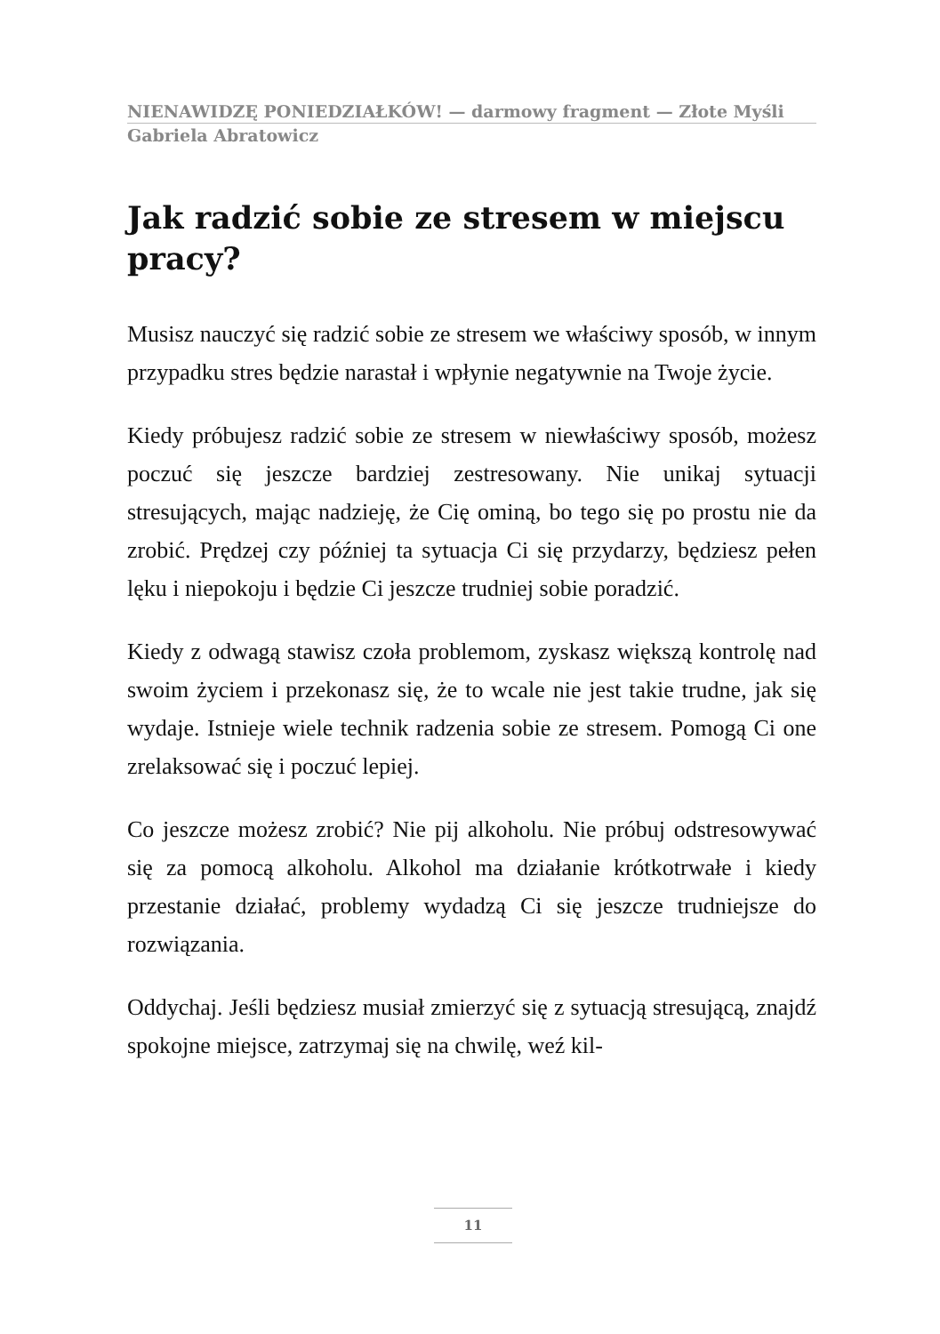NIENAWIDZĘ PONIEDZIAŁKÓW! — darmowy fragment — Złote Myśli
Gabriela Abratowicz
Jak radzić sobie ze stresem w miejscu pracy?
Musisz nauczyć się radzić sobie ze stresem we właściwy sposób, w innym przypadku stres będzie narastał i wpłynie negatywnie na Twoje życie.
Kiedy próbujesz radzić sobie ze stresem w niewłaściwy sposób, możesz poczuć się jeszcze bardziej zestresowany. Nie unikaj sytuacji stresujących, mając nadzieję, że Cię ominą, bo tego się po prostu nie da zrobić. Prędzej czy później ta sytuacja Ci się przydarzy, będziesz pełen lęku i niepokoju i będzie Ci jeszcze trudniej sobie poradzić.
Kiedy z odwagą stawisz czoła problemom, zyskasz większą kontrolę nad swoim życiem i przekonasz się, że to wcale nie jest takie trudne, jak się wydaje. Istnieje wiele technik radzenia sobie ze stresem. Pomogą Ci one zrelaksować się i poczuć lepiej.
Co jeszcze możesz zrobić? Nie pij alkoholu. Nie próbuj odstresowywać się za pomocą alkoholu. Alkohol ma działanie krótkotrwałe i kiedy przestanie działać, problemy wydadzą Ci się jeszcze trudniejsze do rozwiązania.
Oddychaj. Jeśli będziesz musiał zmierzyć się z sytuacją stresującą, znajdź spokojne miejsce, zatrzymaj się na chwilę, weź kil-
11